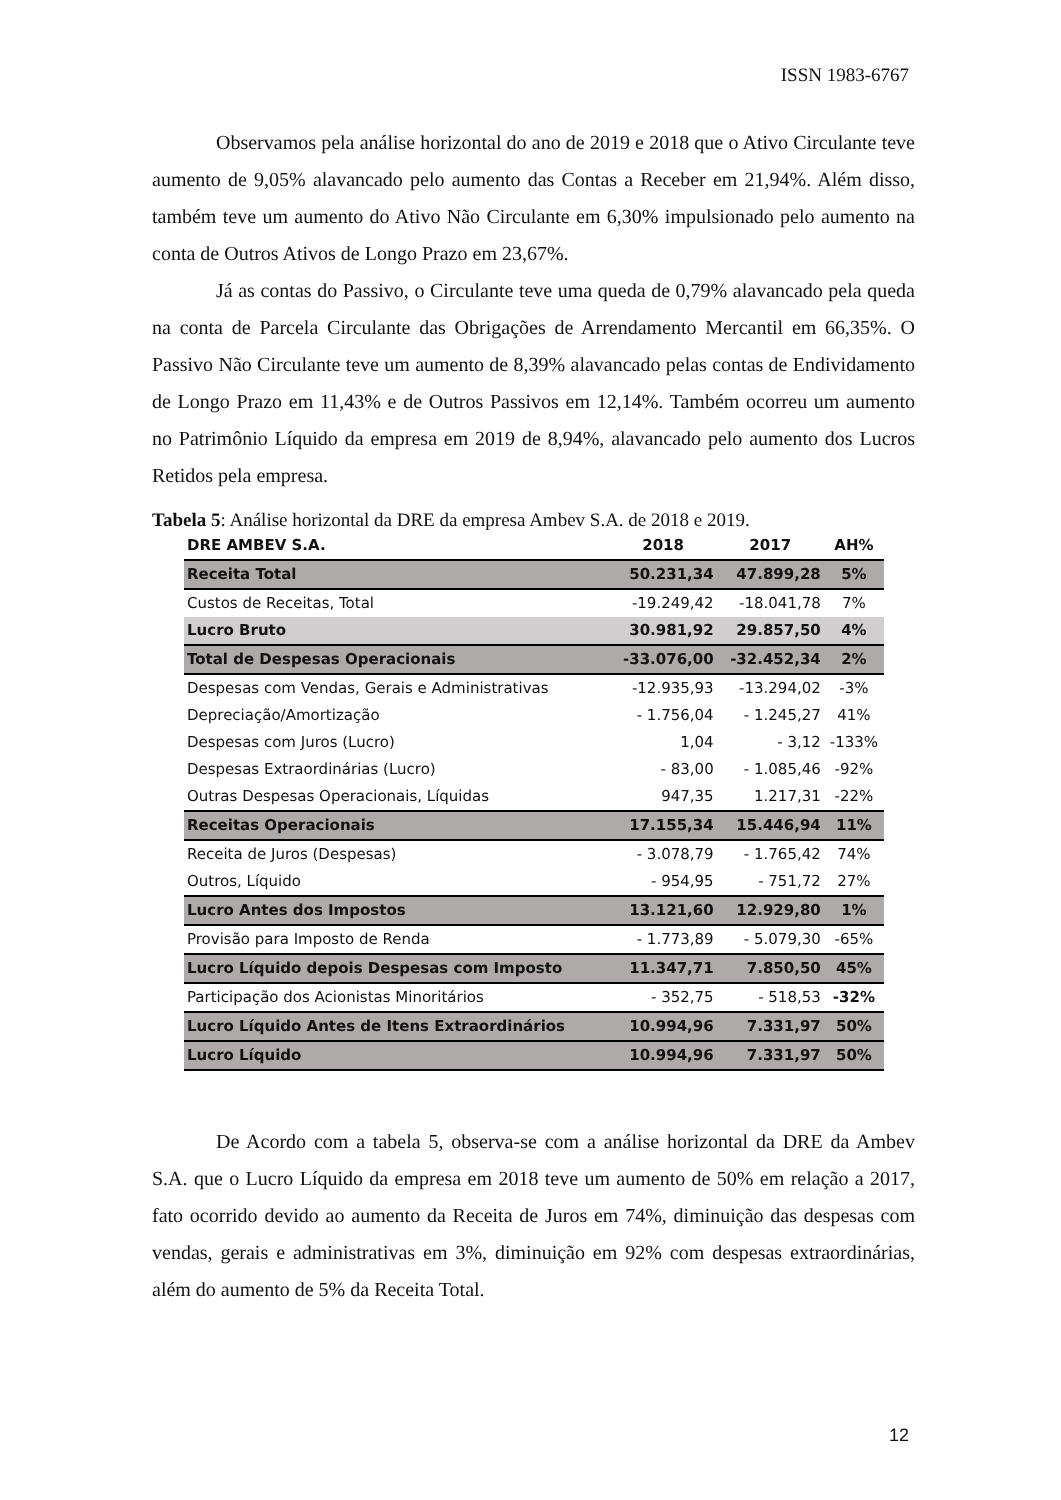ISSN 1983-6767
Observamos pela análise horizontal do ano de 2019 e 2018 que o Ativo Circulante teve aumento de 9,05% alavancado pelo aumento das Contas a Receber em 21,94%. Além disso, também teve um aumento do Ativo Não Circulante em 6,30% impulsionado pelo aumento na conta de Outros Ativos de Longo Prazo em 23,67%.
Já as contas do Passivo, o Circulante teve uma queda de 0,79% alavancado pela queda na conta de Parcela Circulante das Obrigações de Arrendamento Mercantil em 66,35%. O Passivo Não Circulante teve um aumento de 8,39% alavancado pelas contas de Endividamento de Longo Prazo em 11,43% e de Outros Passivos em 12,14%. Também ocorreu um aumento no Patrimônio Líquido da empresa em 2019 de 8,94%, alavancado pelo aumento dos Lucros Retidos pela empresa.
Tabela 5: Análise horizontal da DRE da empresa Ambev S.A. de 2018 e 2019.
| DRE AMBEV S.A. | 2018 | 2017 | AH% |
| --- | --- | --- | --- |
| Receita Total | 50.231,34 | 47.899,28 | 5% |
| Custos de Receitas, Total | -19.249,42 | -18.041,78 | 7% |
| Lucro Bruto | 30.981,92 | 29.857,50 | 4% |
| Total de Despesas Operacionais | -33.076,00 | -32.452,34 | 2% |
| Despesas com Vendas, Gerais e Administrativas | -12.935,93 | -13.294,02 | -3% |
| Depreciação/Amortização | - 1.756,04 | - 1.245,27 | 41% |
| Despesas com Juros (Lucro) | 1,04 | - 3,12 | -133% |
| Despesas Extraordinárias (Lucro) | - 83,00 | - 1.085,46 | -92% |
| Outras Despesas Operacionais, Líquidas | 947,35 | 1.217,31 | -22% |
| Receitas Operacionais | 17.155,34 | 15.446,94 | 11% |
| Receita de Juros (Despesas) | - 3.078,79 | - 1.765,42 | 74% |
| Outros, Líquido | - 954,95 | - 751,72 | 27% |
| Lucro Antes dos Impostos | 13.121,60 | 12.929,80 | 1% |
| Provisão para Imposto de Renda | - 1.773,89 | - 5.079,30 | -65% |
| Lucro Líquido depois Despesas com Imposto | 11.347,71 | 7.850,50 | 45% |
| Participação dos Acionistas Minoritários | - 352,75 | - 518,53 | -32% |
| Lucro Líquido Antes de Itens Extraordinários | 10.994,96 | 7.331,97 | 50% |
| Lucro Líquido | 10.994,96 | 7.331,97 | 50% |
De Acordo com a tabela 5, observa-se com a análise horizontal da DRE da Ambev S.A. que o Lucro Líquido da empresa em 2018 teve um aumento de 50% em relação a 2017, fato ocorrido devido ao aumento da Receita de Juros em 74%, diminuição das despesas com vendas, gerais e administrativas em 3%, diminuição em 92% com despesas extraordinárias, além do aumento de 5% da Receita Total.
12